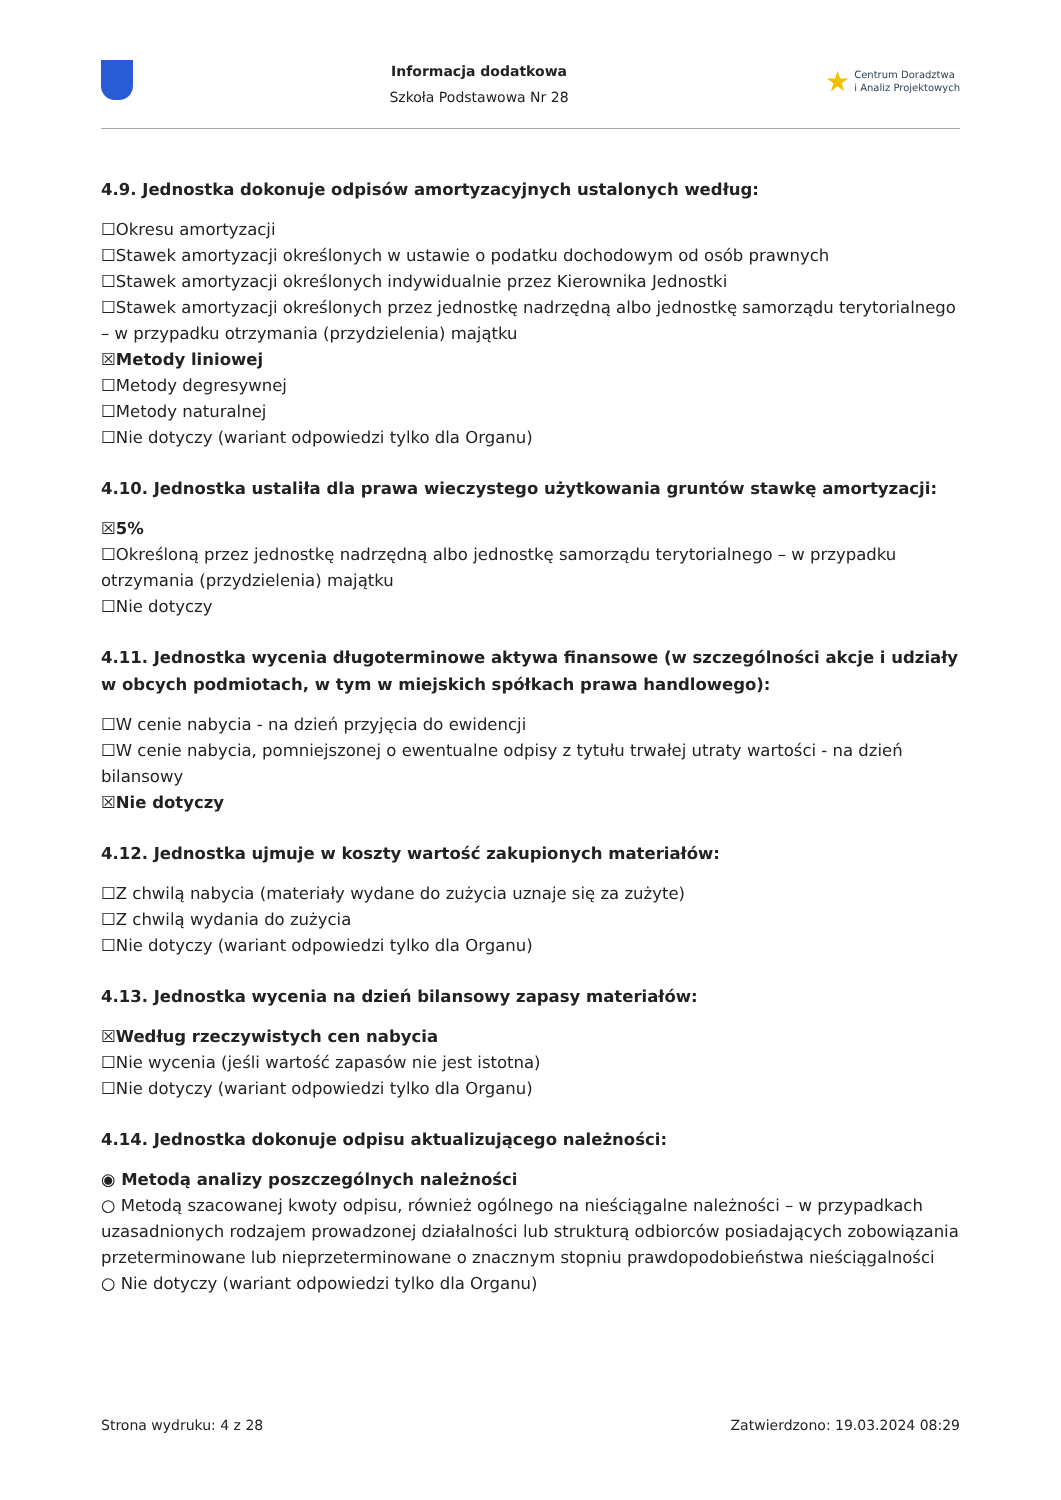Informacja dodatkowa
Szkoła Podstawowa Nr 28
★ Centrum Doradztwa
i Analiz Projektowych
4.9. Jednostka dokonuje odpisów amortyzacyjnych ustalonych według:
☐Okresu amortyzacji
☐Stawek amortyzacji określonych w ustawie o podatku dochodowym od osób prawnych
☐Stawek amortyzacji określonych indywidualnie przez Kierownika Jednostki
☐Stawek amortyzacji określonych przez jednostkę nadrzędną albo jednostkę samorządu terytorialnego – w przypadku otrzymania (przydzielenia) majątku
☒Metody liniowej
☐Metody degresywnej
☐Metody naturalnej
☐Nie dotyczy (wariant odpowiedzi tylko dla Organu)
4.10. Jednostka ustaliła dla prawa wieczystego użytkowania gruntów stawkę amortyzacji:
☒5%
☐Określoną przez jednostkę nadrzędną albo jednostkę samorządu terytorialnego – w przypadku otrzymania (przydzielenia) majątku
☐Nie dotyczy
4.11. Jednostka wycenia długoterminowe aktywa finansowe (w szczególności akcje i udziały w obcych podmiotach, w tym w miejskich spółkach prawa handlowego):
☐W cenie nabycia - na dzień przyjęcia do ewidencji
☐W cenie nabycia, pomniejszonej o ewentualne odpisy z tytułu trwałej utraty wartości - na dzień bilansowy
☒Nie dotyczy
4.12. Jednostka ujmuje w koszty wartość zakupionych materiałów:
☐Z chwilą nabycia (materiały wydane do zużycia uznaje się za zużyte)
☐Z chwilą wydania do zużycia
☐Nie dotyczy (wariant odpowiedzi tylko dla Organu)
4.13. Jednostka wycenia na dzień bilansowy zapasy materiałów:
☒Według rzeczywistych cen nabycia
☐Nie wycenia (jeśli wartość zapasów nie jest istotna)
☐Nie dotyczy (wariant odpowiedzi tylko dla Organu)
4.14. Jednostka dokonuje odpisu aktualizującego należności:
◉ Metodą analizy poszczególnych należności
○ Metodą szacowanej kwoty odpisu, również ogólnego na nieściągalne należności – w przypadkach uzasadnionych rodzajem prowadzonej działalności lub strukturą odbiorców posiadających zobowiązania przeterminowane lub nieprzeterminowane o znacznym stopniu prawdopodobieństwa nieściągalności
○ Nie dotyczy (wariant odpowiedzi tylko dla Organu)
Strona wydruku: 4 z 28 Zatwierdzono: 19.03.2024 08:29